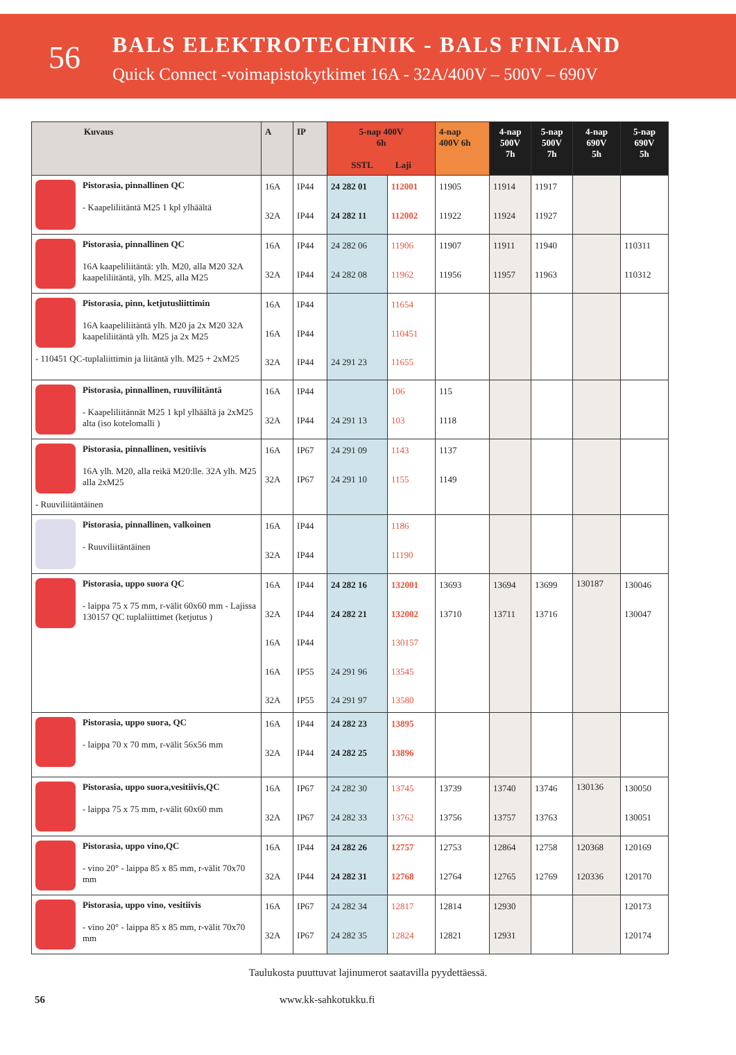56
BALS ELEKTROTECHNIK - BALS FINLAND
Quick Connect -voimapistokytkimet 16A - 32A/400V – 500V – 690V
| Kuvaus | A | IP | 5-nap 400V 6h SSTL Laji | | 4-nap 400V 6h | 4-nap 500V 7h | 5-nap 500V 7h | 4-nap 690V 5h | 5-nap 690V 5h |
| --- | --- | --- | --- | --- | --- | --- | --- | --- | --- |
| Pistorasia, pinnallinen QC - Kaapeliliitäntä M25 1 kpl ylhäältä | 16A 32A | IP44 IP44 | 24 282 01 24 282 11 | 112001 112002 | 11905 11922 | 11914 11924 | 11917 11927 | | |
| Pistorasia, pinnallinen QC 16A kaapeliliitäntä: ylh. M20, alla M20 32A kaapeliliitäntä, ylh. M25, alla M25 | 16A 32A | IP44 IP44 | 24 282 06 24 282 08 | 11906 11962 | 11907 11956 | 11911 11957 | 11940 11963 | | 110311 110312 |
| Pistorasia, pinn, ketjutusliittimin 16A kaapeliliitäntä ylh. M20 ja 2x M20 32A kaapeliliitäntä ylh. M25 ja 2x M25 - 110451 QC-tuplaliittimin ja liitäntä ylh. M25 + 2xM25 | 16A 16A 32A | IP44 IP44 IP44 | 24 291 23 | 11654 110451 11655 | | | | | |
| Pistorasia, pinnallinen, ruuviliitäntä - Kaapeliliitännät M25 1 kpl ylhäältä ja 2xM25 alta (iso kotelomalli ) | 16A 32A | IP44 IP44 | 24 291 13 | 106 103 | 115 1118 | | | | |
| Pistorasia, pinnallinen, vesitiivis 16A ylh. M20, alla reikä M20:lle. 32A ylh. M25 alla 2xM25 - Ruuviliitäntäinen | 16A 32A | IP67 IP67 | 24 291 09 24 291 10 | 1143 1155 | 1137 1149 | | | | |
| Pistorasia, pinnallinen, valkoinen - Ruuviliitäntäinen | 16A 32A | IP44 IP44 | | 1186 11190 | | | | | |
| Pistorasia, uppo suora QC - laippa 75 x 75 mm, r-välit 60x60 mm - Lajissa 130157 QC tuplaliittimet (ketjutus ) | 16A 32A 16A 16A 32A | IP44 IP44 IP44 IP55 IP55 | 24 282 16 24 282 21 24 291 96 24 291 97 | 132001 132002 130157 13545 13580 | 13693 13710 | 13694 13711 | 13699 13716 | 130187 | 130046 130047 |
| Pistorasia, uppo suora, QC - laippa 70 x 70 mm, r-välit 56x56 mm | 16A 32A | IP44 IP44 | 24 282 23 24 282 25 | 13895 13896 | | | | | |
| Pistorasia, uppo suora,vesitiivis,QC - laippa 75 x 75 mm, r-välit 60x60 mm | 16A 32A | IP67 IP67 | 24 282 30 24 282 33 | 13745 13762 | 13739 13756 | 13740 13757 | 13746 13763 | 130136 | 130050 130051 |
| Pistorasia, uppo vino,QC - vino 20° - laippa 85 x 85 mm, r-välit 70x70 mm | 16A 32A | IP44 IP44 | 24 282 26 24 282 31 | 12757 12768 | 12753 12764 | 12864 12765 | 12758 12769 | 120368 120336 | 120169 120170 |
| Pistorasia, uppo vino, vesitiivis - vino 20° - laippa 85 x 85 mm, r-välit 70x70 mm | 16A 32A | IP67 IP67 | 24 282 34 24 282 35 | 12817 12824 | 12814 12821 | 12930 12931 | | | 120173 120174 |
Taulukosta puuttuvat lajinumerot saatavilla pyydettäessä.
56 www.kk-sahkotukku.fi